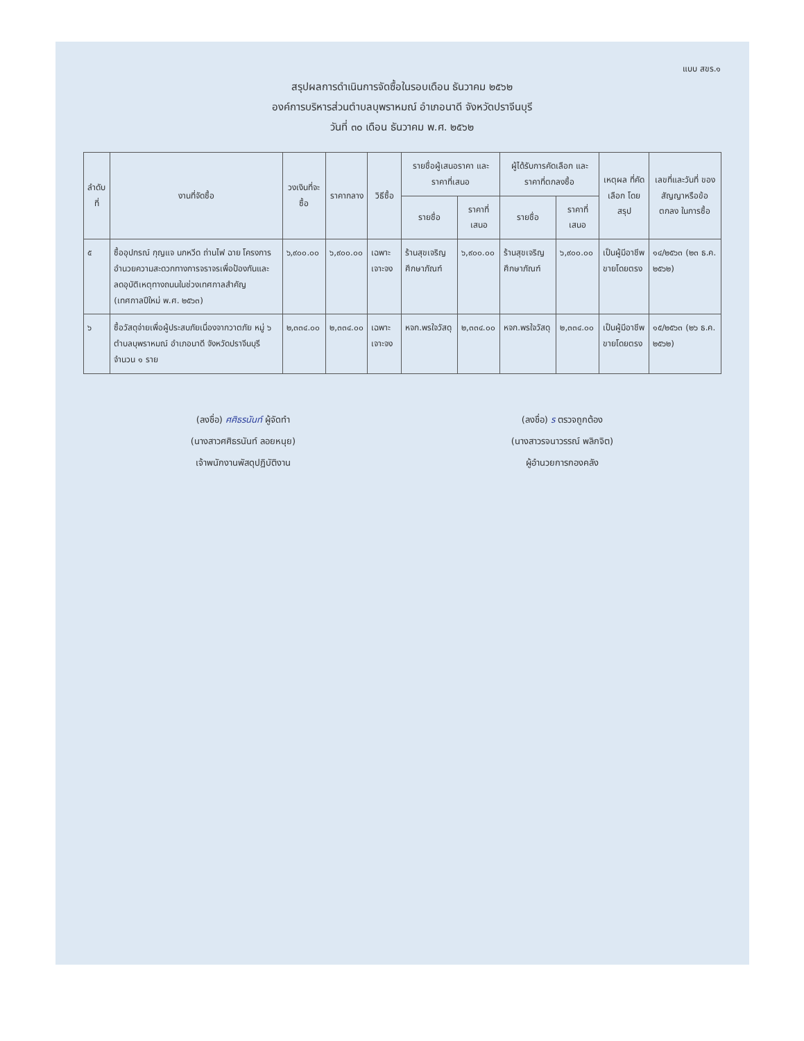แบบ สขร.๑
สรุปผลการดำเนินการจัดซื้อในรอบเดือน ธันวาคม ๒๕๖๒
องค์การบริหารส่วนตำบลบุพราหมณ์ อำเภอนาดี จังหวัดปราจีนบุรี
วันที่ ๓๐ เดือน ธันวาคม พ.ศ. ๒๕๖๒
| ลำดับที่ | งานที่จัดซื้อ | วงเงินที่จะซื้อ | ราคากลาง | วิธีซื้อ | รายชื่อผู้เสนอราคา และราคาที่เสนอ | | ผู้ได้รับการคัดเลือก และราคาที่ตกลงซื้อ | | เหตุผล ที่คัดเลือก โดยสรุป | เลขที่และวันที่ ของสัญญาหรือข้อตกลง ในการซื้อ |
| --- | --- | --- | --- | --- | --- | --- | --- | --- | --- | --- |
| | | | | | รายชื่อ | ราคาที่เสนอ | รายชื่อ | ราคาที่เสนอ | | |
| ๕ | ซื้ออุปกรณ์ กุญแจ นกหวีด ถ่านไฟ ฉาย โครงการอำนวยความสะดวกทางการจราจรเพื่อป้องกันและลดอุบัติเหตุทางถนนในช่วงเทศกาลสำคัญ (เทศกาลปีใหม่ พ.ศ. ๒๕๖๓) | ๖,๙๐๐.๐๐ | ๖,๙๐๐.๐๐ | เฉพาะเจาะจง | ร้านสุขเจริญศึกษาภัณฑ์ | ๖,๙๐๐.๐๐ | ร้านสุขเจริญศึกษาภัณฑ์ | ๖,๙๐๐.๐๐ | เป็นผู้มีอาชีพ ขายโดยตรง | ๑๔/๒๕๖๓ (๒๓ ธ.ค. ๒๕๖๒) |
| ๖ | ซื้อวัสดุจ่ายเพื่อผู้ประสบภัยเนื่องจากวาตภัย หมู่ ๖ ตำบลบุพราหมณ์ อำเภอนาดี จังหวัดปราจีนบุรี จำนวน ๑ ราย | ๒,๓๓๔.๐๐ | ๒,๓๓๔.๐๐ | เฉพาะเจาะจง | หจก.พรใจวัสดุ | ๒,๓๓๔.๐๐ | หจก.พรใจวัสดุ | ๒,๓๓๔.๐๐ | เป็นผู้มีอาชีพ ขายโดยตรง | ๑๕/๒๕๖๓ (๒๖ ธ.ค. ๒๕๖๒) |
(ลงชื่อ) ศศิธรนันท์ ผู้จัดทำ
(นางสาวศศิธรนันท์ ลอยหนุย)
เจ้าพนักงานพัสดุปฏิบัติงาน
(ลงชื่อ) ร ตรวจถูกต้อง
(นางสาวรจนาวรรณ์ พลิกจิต)
ผู้อำนวยการกองคลัง